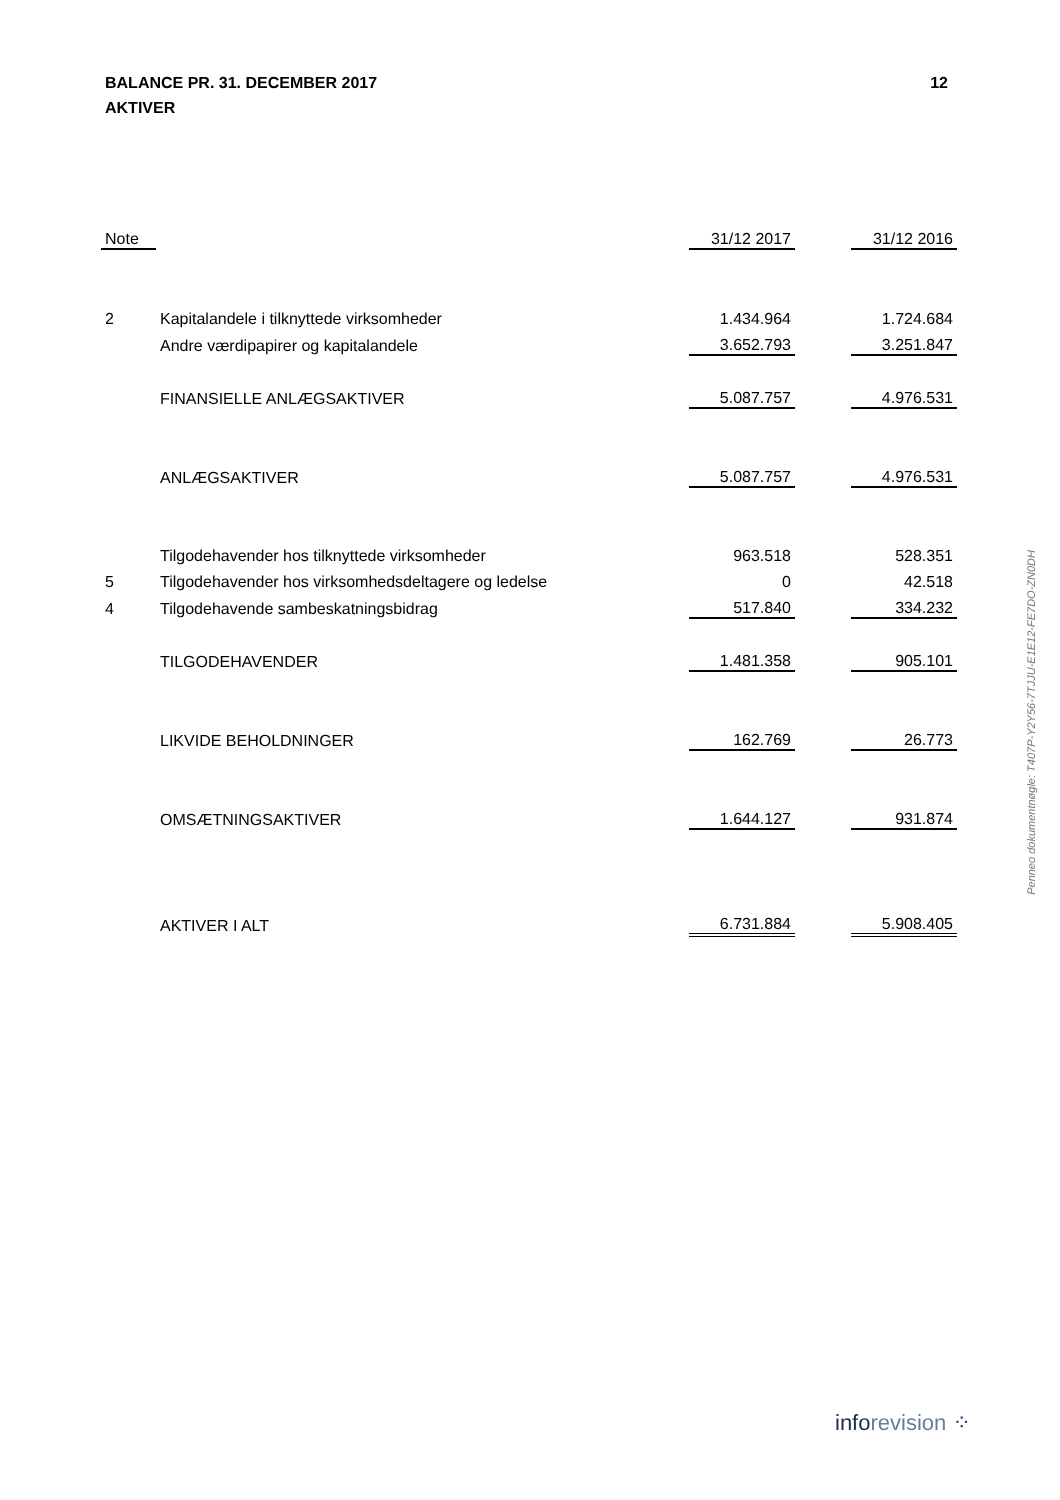12 BALANCE PR. 31. DECEMBER 2017
AKTIVER
| Note | | 31/12 2017 | | 31/12 2016 |
| 2 | Kapitalandele i tilknyttede virksomheder | 1.434.964 | | 1.724.684 |
| | Andre værdipapirer og kapitalandele | 3.652.793 | | 3.251.847 |
| | FINANSIELLE ANLÆGSAKTIVER | 5.087.757 | | 4.976.531 |
| | ANLÆGSAKTIVER | 5.087.757 | | 4.976.531 |
| | Tilgodehavender hos tilknyttede virksomheder | 963.518 | | 528.351 |
| 5 | Tilgodehavender hos virksomhedsdeltagere og ledelse | 0 | | 42.518 |
| 4 | Tilgodehavende sambeskatningsbidrag | 517.840 | | 334.232 |
| | TILGODEHAVENDER | 1.481.358 | | 905.101 |
| | LIKVIDE BEHOLDNINGER | 162.769 | | 26.773 |
| | OMSÆTNINGSAKTIVER | 1.644.127 | | 931.874 |
| | AKTIVER I ALT | 6.731.884 | | 5.908.405 |
Penneo dokumentnøgle: T407P-Y2Y56-7TJJU-E1E12-FE7DO-ZN0DH
inforevision ⁘